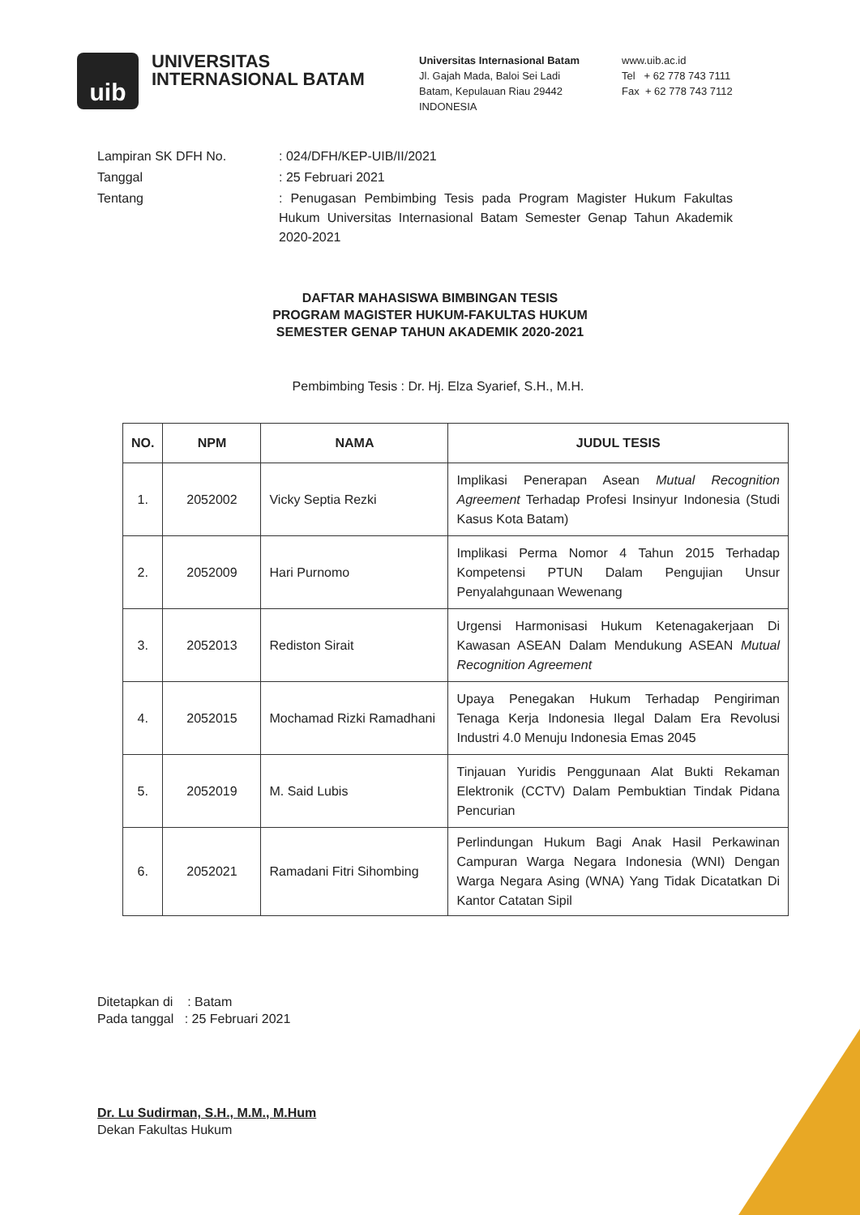uib
UNIVERSITAS INTERNASIONAL BATAM
Universitas Internasional Batam
Jl. Gajah Mada, Baloi Sei Ladi
Batam, Kepulauan Riau 29442
INDONESIA
www.uib.ac.id
Tel + 62 778 743 7111
Fax + 62 778 743 7112
| Lampiran SK DFH No. | : 024/DFH/KEP-UIB/II/2021 |
| Tanggal | : 25 Februari 2021 |
| Tentang | : Penugasan Pembimbing Tesis pada Program Magister Hukum Fakultas Hukum Universitas Internasional Batam Semester Genap Tahun Akademik 2020-2021 |
DAFTAR MAHASISWA BIMBINGAN TESIS
PROGRAM MAGISTER HUKUM-FAKULTAS HUKUM
SEMESTER GENAP TAHUN AKADEMIK 2020-2021
Pembimbing Tesis : Dr. Hj. Elza Syarief, S.H., M.H.
| NO. | NPM | NAMA | JUDUL TESIS |
| --- | --- | --- | --- |
| 1. | 2052002 | Vicky Septia Rezki | Implikasi Penerapan Asean Mutual Recognition Agreement Terhadap Profesi Insinyur Indonesia (Studi Kasus Kota Batam) |
| 2. | 2052009 | Hari Purnomo | Implikasi Perma Nomor 4 Tahun 2015 Terhadap Kompetensi PTUN Dalam Pengujian Unsur Penyalahgunaan Wewenang |
| 3. | 2052013 | Rediston Sirait | Urgensi Harmonisasi Hukum Ketenagakerjaan Di Kawasan ASEAN Dalam Mendukung ASEAN Mutual Recognition Agreement |
| 4. | 2052015 | Mochamad Rizki Ramadhani | Upaya Penegakan Hukum Terhadap Pengiriman Tenaga Kerja Indonesia Ilegal Dalam Era Revolusi Industri 4.0 Menuju Indonesia Emas 2045 |
| 5. | 2052019 | M. Said Lubis | Tinjauan Yuridis Penggunaan Alat Bukti Rekaman Elektronik (CCTV) Dalam Pembuktian Tindak Pidana Pencurian |
| 6. | 2052021 | Ramadani Fitri Sihombing | Perlindungan Hukum Bagi Anak Hasil Perkawinan Campuran Warga Negara Indonesia (WNI) Dengan Warga Negara Asing (WNA) Yang Tidak Dicatatkan Di Kantor Catatan Sipil |
Ditetapkan di : Batam
Pada tanggal : 25 Februari 2021
Dr. Lu Sudirman, S.H., M.M., M.Hum
Dekan Fakultas Hukum